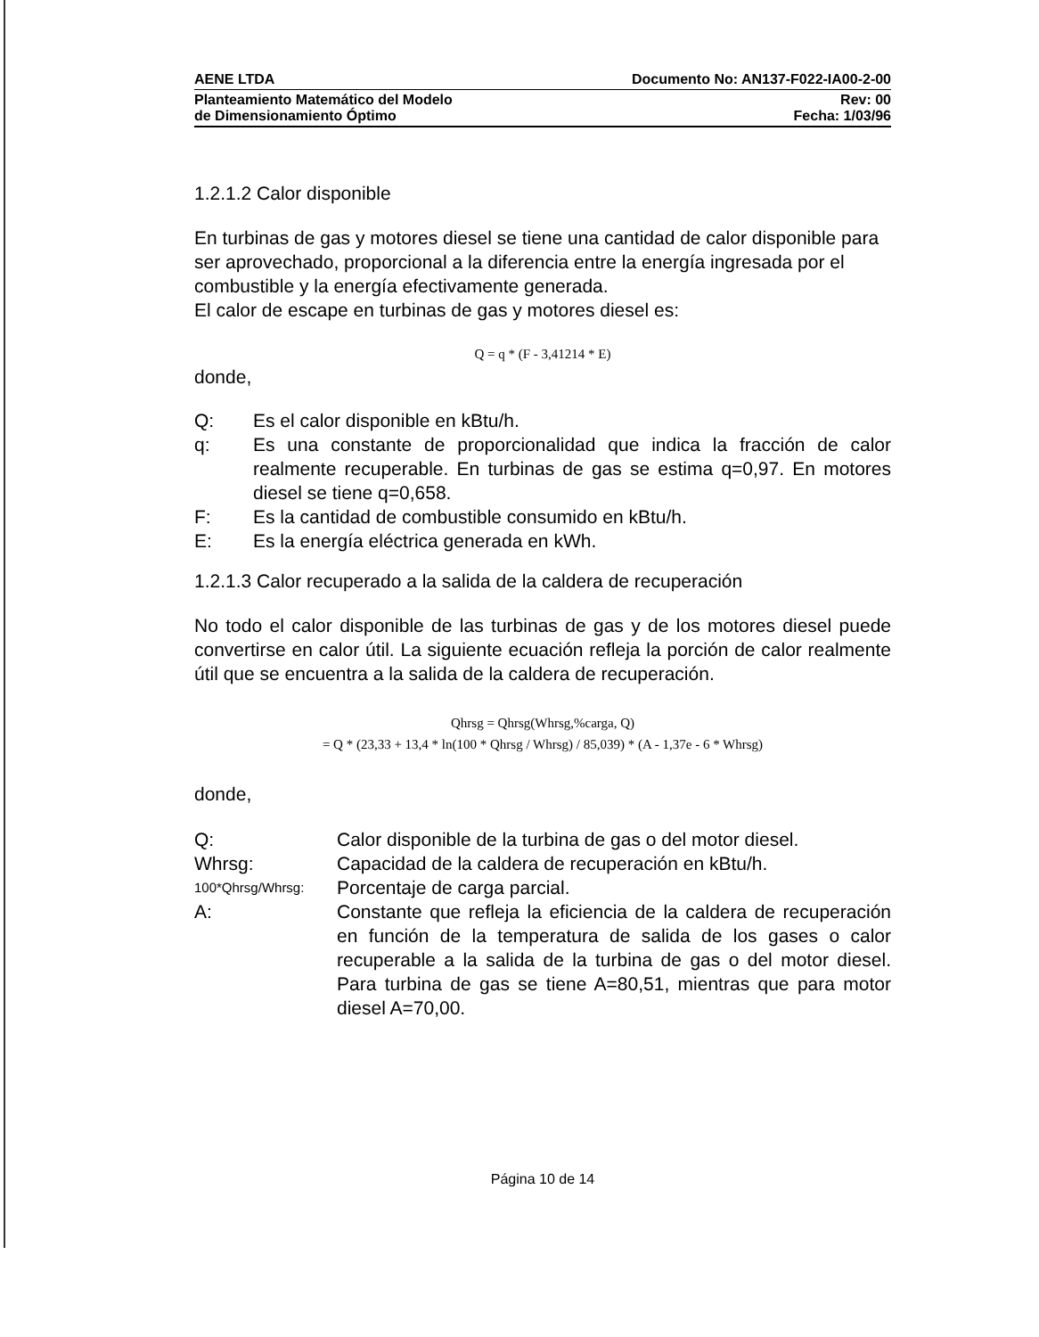AENE LTDA Documento No: AN137-F022-IA00-2-00
Planteamiento Matemático del Modelo
de Dimensionamiento Óptimo Rev: 00
Fecha: 1/03/96
1.2.1.2 Calor disponible
En turbinas de gas y motores diesel se tiene una cantidad de calor disponible para ser aprovechado, proporcional a la diferencia entre la energía ingresada por el combustible y la energía efectivamente generada.
El calor de escape en turbinas de gas y motores diesel es:
Q = q * (F - 3,41214 * E)
donde,
Q: Es el calor disponible en kBtu/h.
q: Es una constante de proporcionalidad que indica la fracción de calor realmente recuperable. En turbinas de gas se estima q=0,97. En motores diesel se tiene q=0,658.
F: Es la cantidad de combustible consumido en kBtu/h.
E: Es la energía eléctrica generada en kWh.
1.2.1.3 Calor recuperado a la salida de la caldera de recuperación
No todo el calor disponible de las turbinas de gas y de los motores diesel puede convertirse en calor útil. La siguiente ecuación refleja la porción de calor realmente útil que se encuentra a la salida de la caldera de recuperación.
Qhrsg = Qhrsg(Whrsg,%carga, Q)
= Q * (23,33 + 13,4 * ln(100 * Qhrsg / Whrsg) / 85,039) * (A - 1,37e - 6 * Whrsg)
donde,
Q: Calor disponible de la turbina de gas o del motor diesel.
Whrsg: Capacidad de la caldera de recuperación en kBtu/h.
100*Qhrsg/Whrsg: Porcentaje de carga parcial.
A: Constante que refleja la eficiencia de la caldera de recuperación en función de la temperatura de salida de los gases o calor recuperable a la salida de la turbina de gas o del motor diesel. Para turbina de gas se tiene A=80,51, mientras que para motor diesel A=70,00.
Página 10 de 14